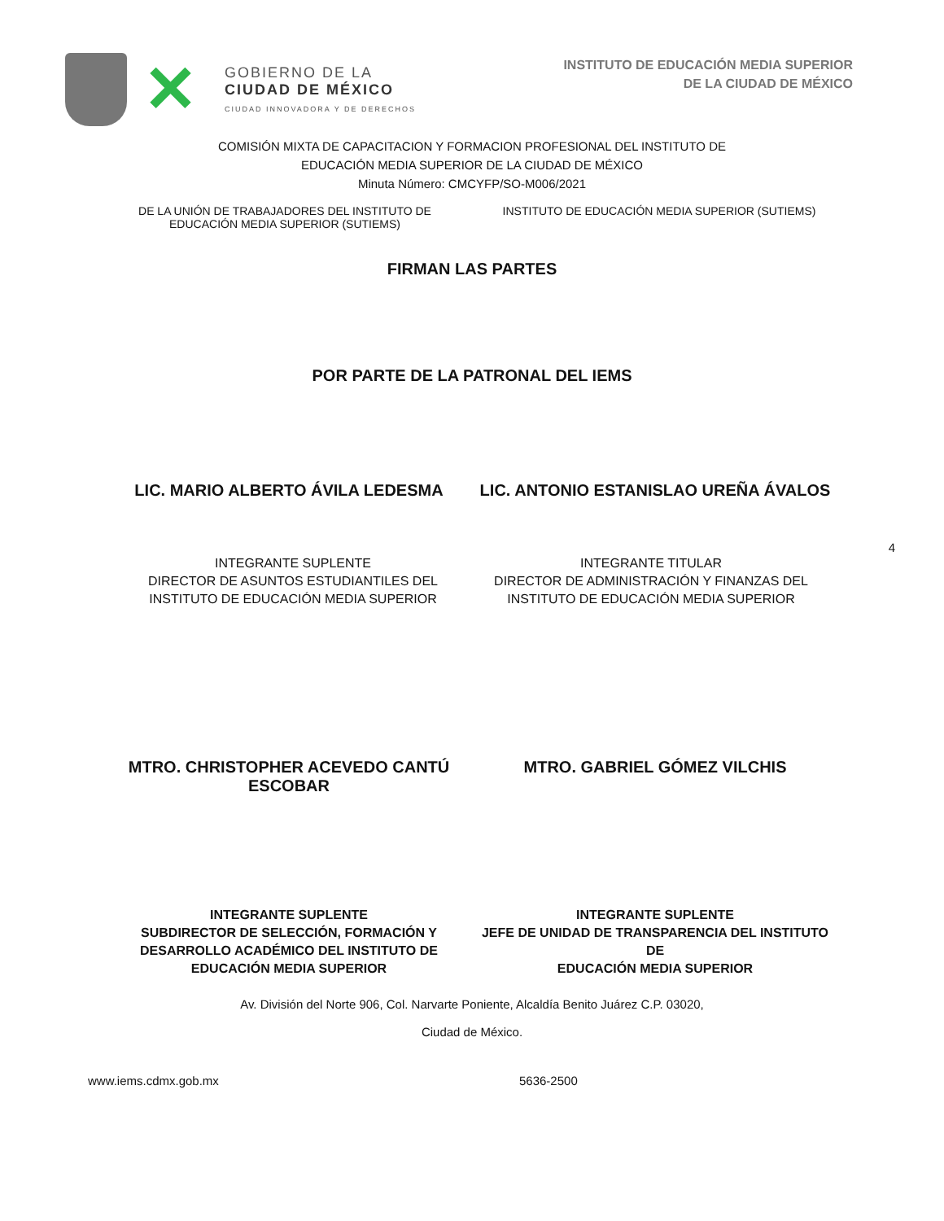✕
GOBIERNO DE LA
CIUDAD DE MÉXICO
CIUDAD INNOVADORA Y DE DERECHOS
INSTITUTO DE EDUCACIÓN MEDIA SUPERIOR
DE LA CIUDAD DE MÉXICO
COMISIÓN MIXTA DE CAPACITACION Y FORMACION PROFESIONAL DEL INSTITUTO DE
EDUCACIÓN MEDIA SUPERIOR DE LA CIUDAD DE MÉXICO
Minuta Número: CMCYFP/SO-M006/2021
DE LA UNIÓN DE TRABAJADORES DEL INSTITUTO DE
EDUCACIÓN MEDIA SUPERIOR (SUTIEMS)
INSTITUTO DE EDUCACIÓN MEDIA SUPERIOR (SUTIEMS)
FIRMAN LAS PARTES
POR PARTE DE LA PATRONAL DEL IEMS
LIC. MARIO ALBERTO ÁVILA LEDESMA
LIC. ANTONIO ESTANISLAO UREÑA ÁVALOS
4
INTEGRANTE SUPLENTE
DIRECTOR DE ASUNTOS ESTUDIANTILES DEL
INSTITUTO DE EDUCACIÓN MEDIA SUPERIOR
INTEGRANTE TITULAR
DIRECTOR DE ADMINISTRACIÓN Y FINANZAS DEL
INSTITUTO DE EDUCACIÓN MEDIA SUPERIOR
MTRO. CHRISTOPHER ACEVEDO CANTÚ
ESCOBAR
MTRO. GABRIEL GÓMEZ VILCHIS
INTEGRANTE SUPLENTE
SUBDIRECTOR DE SELECCIÓN, FORMACIÓN Y
DESARROLLO ACADÉMICO DEL INSTITUTO DE
EDUCACIÓN MEDIA SUPERIOR
INTEGRANTE SUPLENTE
JEFE DE UNIDAD DE TRANSPARENCIA DEL INSTITUTO DE
EDUCACIÓN MEDIA SUPERIOR
Av. División del Norte 906, Col. Narvarte Poniente, Alcaldía Benito Juárez C.P. 03020,
Ciudad de México.
www.iems.cdmx.gob.mx 5636-2500